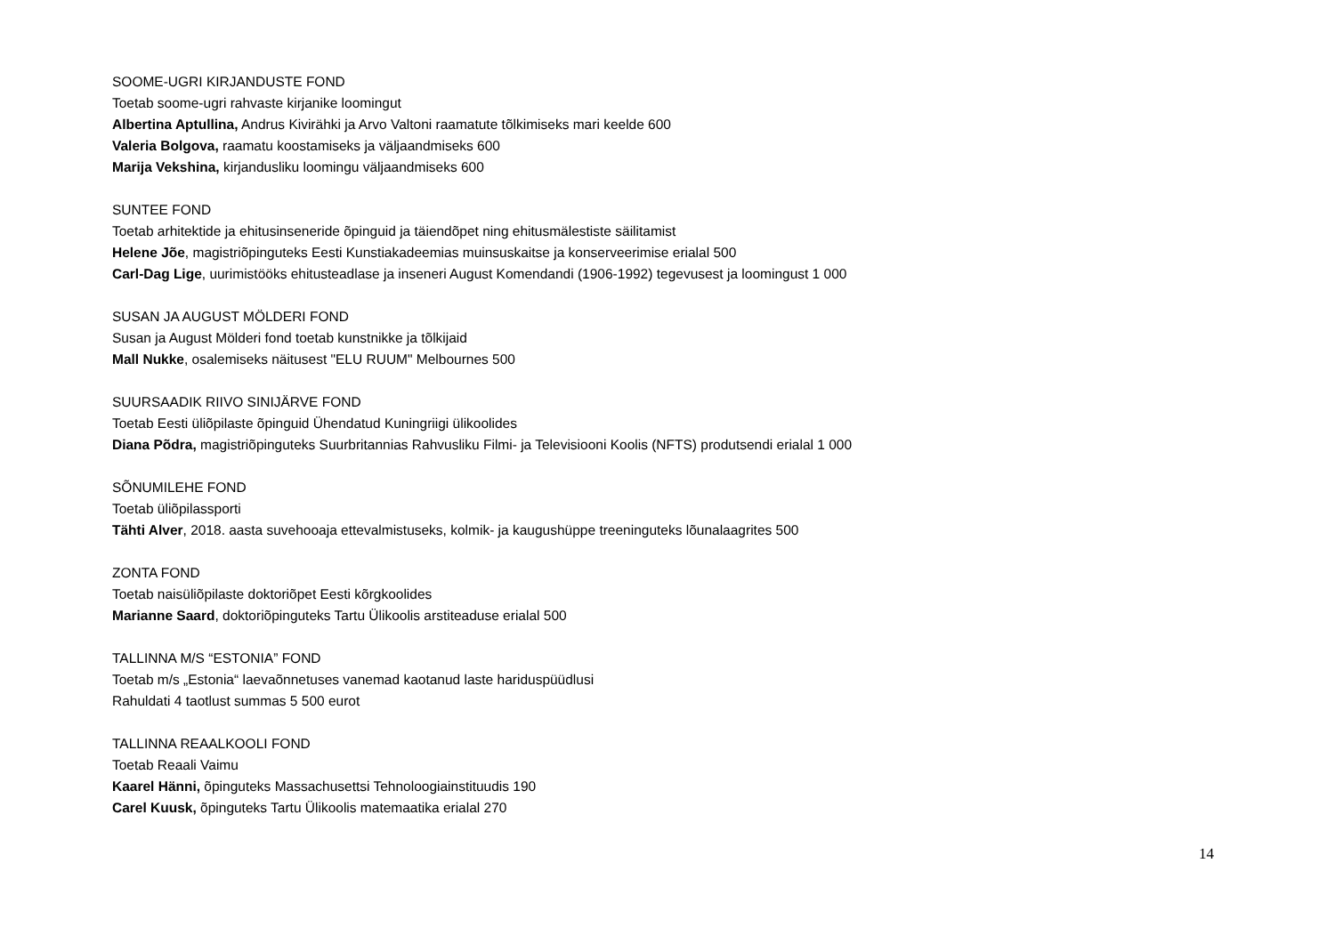SOOME-UGRI KIRJANDUSTE FOND
Toetab soome-ugri rahvaste kirjanike loomingut
Albertina Aptullina, Andrus Kivirähki ja Arvo Valtoni raamatute tõlkimiseks mari keelde 600
Valeria Bolgova, raamatu koostamiseks ja väljaandmiseks 600
Marija Vekshina, kirjandusliku loomingu väljaandmiseks 600
SUNTEE FOND
Toetab arhitektide ja ehitusinseneride õpinguid ja täiendõpet ning ehitusmälestiste säilitamist
Helene Jõe, magistriõpinguteks Eesti Kunstiakadeemias muinsuskaitse ja konserveerimise erialal 500
Carl-Dag Lige, uurimistööks ehitusteadlase ja inseneri August Komendandi (1906-1992) tegevusest ja loomingust 1 000
SUSAN JA AUGUST MÖLDERI FOND
Susan ja August Mölderi fond toetab kunstnikke ja tõlkijaid
Mall Nukke, osalemiseks näitusest "ELU RUUM" Melbournes 500
SUURSAADIK RIIVO SINIJÄRVE FOND
Toetab Eesti üliõpilaste õpinguid Ühendatud Kuningriigi ülikoolides
Diana Põdra, magistriõpinguteks Suurbritannias Rahvusliku Filmi- ja Televisiooni Koolis (NFTS) produtsendi erialal 1 000
SÕNUMILEHE FOND
Toetab üliõpilassporti
Tähti Alver, 2018. aasta suvehooaja ettevalmistuseks, kolmik- ja kaugushüppe treeninguteks lõunalaagrites 500
ZONTA FOND
Toetab naisüliõpilaste doktoriõpet Eesti kõrgkoolides
Marianne Saard, doktoriõpinguteks Tartu Ülikoolis arstiteaduse erialal 500
TALLINNA M/S “ESTONIA” FOND
Toetab m/s „Estonia“ laevaõnnetuses vanemad kaotanud laste hariduspüüdlusi
Rahuldati 4 taotlust summas 5 500 eurot
TALLINNA REAALKOOLI FOND
Toetab Reaali Vaimu
Kaarel Hänni, õpinguteks Massachusettsi Tehnoloogiainstituudis 190
Carel Kuusk, õpinguteks Tartu Ülikoolis matemaatika erialal 270
14